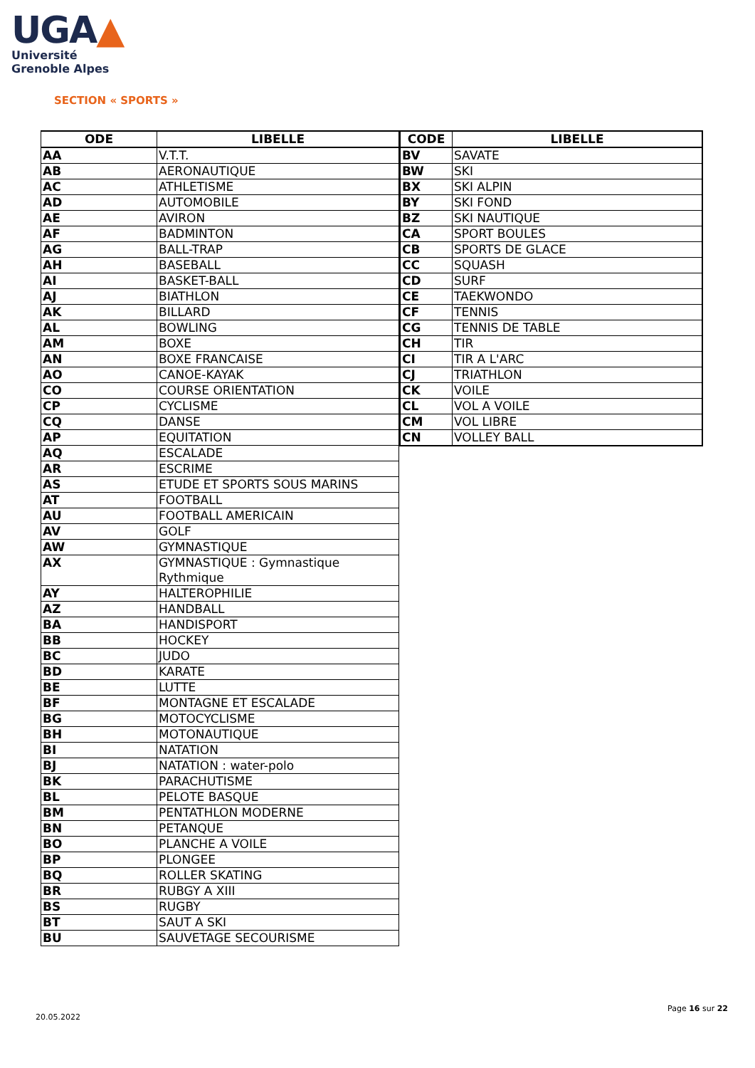UGA▲
Université
Grenoble Alpes
SECTION « SPORTS »
| ODE | LIBELLE |
| --- | --- |
| AA | V.T.T. |
| AB | AERONAUTIQUE |
| AC | ATHLETISME |
| AD | AUTOMOBILE |
| AE | AVIRON |
| AF | BADMINTON |
| AG | BALL-TRAP |
| AH | BASEBALL |
| AI | BASKET-BALL |
| AJ | BIATHLON |
| AK | BILLARD |
| AL | BOWLING |
| AM | BOXE |
| AN | BOXE FRANCAISE |
| AO | CANOE-KAYAK |
| CO | COURSE ORIENTATION |
| CP | CYCLISME |
| CQ | DANSE |
| AP | EQUITATION |
| AQ | ESCALADE |
| AR | ESCRIME |
| AS | ETUDE ET SPORTS SOUS MARINS |
| AT | FOOTBALL |
| AU | FOOTBALL AMERICAIN |
| AV | GOLF |
| AW | GYMNASTIQUE |
| AX | GYMNASTIQUE : Gymnastique Rythmique |
| AY | HALTEROPHILIE |
| AZ | HANDBALL |
| BA | HANDISPORT |
| BB | HOCKEY |
| BC | JUDO |
| BD | KARATE |
| BE | LUTTE |
| BF | MONTAGNE ET ESCALADE |
| BG | MOTOCYCLISME |
| BH | MOTONAUTIQUE |
| BI | NATATION |
| BJ | NATATION : water-polo |
| BK | PARACHUTISME |
| BL | PELOTE BASQUE |
| BM | PENTATHLON MODERNE |
| BN | PETANQUE |
| BO | PLANCHE A VOILE |
| BP | PLONGEE |
| BQ | ROLLER SKATING |
| BR | RUBGY A XIII |
| BS | RUGBY |
| BT | SAUT A SKI |
| BU | SAUVETAGE SECOURISME |
| CODE | LIBELLE |
| --- | --- |
| BV | SAVATE |
| BW | SKI |
| BX | SKI ALPIN |
| BY | SKI FOND |
| BZ | SKI NAUTIQUE |
| CA | SPORT BOULES |
| CB | SPORTS DE GLACE |
| CC | SQUASH |
| CD | SURF |
| CE | TAEKWONDO |
| CF | TENNIS |
| CG | TENNIS DE TABLE |
| CH | TIR |
| CI | TIR A L'ARC |
| CJ | TRIATHLON |
| CK | VOILE |
| CL | VOL A VOILE |
| CM | VOL LIBRE |
| CN | VOLLEY BALL |
Page 16 sur 22
20.05.2022